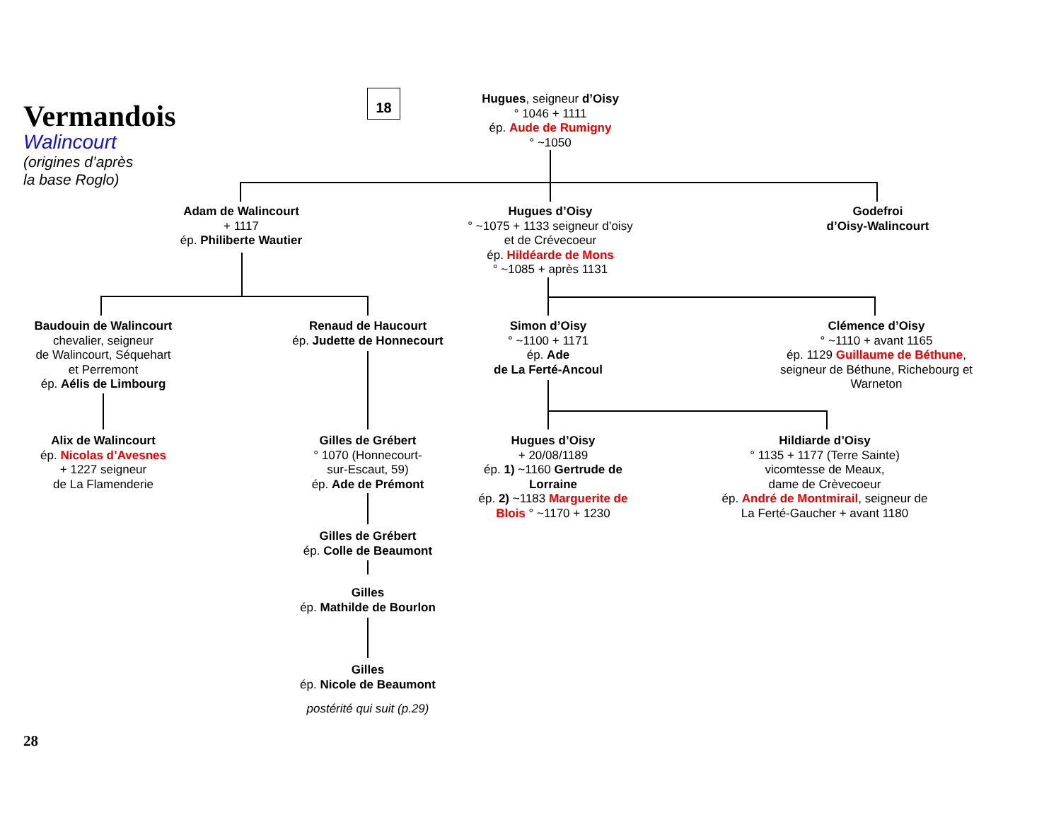Vermandois
Walincourt
(origines d’après
la base Roglo)
18
Hugues, seigneur d’Oisy
° 1046 + 1111
ép. Aude de Rumigny
° ~1050
Adam de Walincourt
+ 1117
ép. Philiberte Wautier
Hugues d’Oisy
° ~1075 + 1133 seigneur d’oisy et de Crévecoeur
ép. Hildéarde de Mons
° ~1085 + après 1131
Godefroi
d’Oisy-Walincourt
Baudouin de Walincourt
chevalier, seigneur
de Walincourt, Séquehart
et Perremont
ép. Aélis de Limbourg
Renaud de Haucourt
ép. Judette de Honnecourt
Simon d’Oisy
° ~1100 + 1171
ép. Ade
de La Ferté-Ancoul
Clémence d’Oisy
° ~1110 + avant 1165
ép. 1129 Guillaume de Béthune, seigneur de Béthune, Richebourg et Warneton
Alix de Walincourt
ép. Nicolas d’Avesnes
+ 1227 seigneur
de La Flamenderie
Gilles de Grébert
° 1070 (Honnecourt-
sur-Escaut, 59)
ép. Ade de Prémont
Hugues d’Oisy
+ 20/08/1189
ép. 1) ~1160 Gertrude de Lorraine
ép. 2) ~1183 Marguerite de Blois ° ~1170 + 1230
Hildiarde d’Oisy
° 1135 + 1177 (Terre Sainte)
vicomtesse de Meaux,
dame de Crèvecoeur
ép. André de Montmirail, seigneur de La Ferté-Gaucher + avant 1180
Gilles de Grébert
ép. Colle de Beaumont
Gilles
ép. Mathilde de Bourlon
Gilles
ép. Nicole de Beaumont
postérité qui suit (p.29)
28